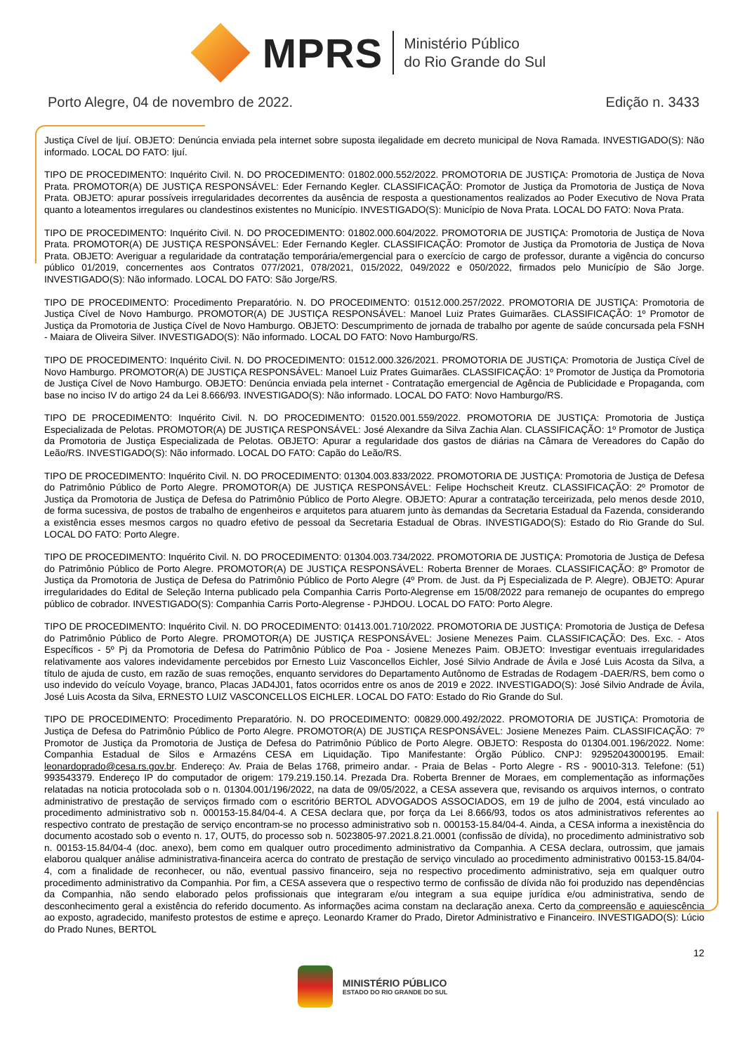MPRS
Ministério Público
do Rio Grande do Sul
Porto Alegre, 04 de novembro de 2022. Edição n. 3433
Justiça Cível de Ijuí. OBJETO: Denúncia enviada pela internet sobre suposta ilegalidade em decreto municipal de Nova Ramada. INVESTIGADO(S): Não informado. LOCAL DO FATO: Ijuí.
TIPO DE PROCEDIMENTO: Inquérito Civil. N. DO PROCEDIMENTO: 01802.000.552/2022. PROMOTORIA DE JUSTIÇA: Promotoria de Justiça de Nova Prata. PROMOTOR(A) DE JUSTIÇA RESPONSÁVEL: Eder Fernando Kegler. CLASSIFICAÇÃO: Promotor de Justiça da Promotoria de Justiça de Nova Prata. OBJETO: apurar possíveis irregularidades decorrentes da ausência de resposta a questionamentos realizados ao Poder Executivo de Nova Prata quanto a loteamentos irregulares ou clandestinos existentes no Município. INVESTIGADO(S): Município de Nova Prata. LOCAL DO FATO: Nova Prata.
TIPO DE PROCEDIMENTO: Inquérito Civil. N. DO PROCEDIMENTO: 01802.000.604/2022. PROMOTORIA DE JUSTIÇA: Promotoria de Justiça de Nova Prata. PROMOTOR(A) DE JUSTIÇA RESPONSÁVEL: Eder Fernando Kegler. CLASSIFICAÇÃO: Promotor de Justiça da Promotoria de Justiça de Nova Prata. OBJETO: Averiguar a regularidade da contratação temporária/emergencial para o exercício de cargo de professor, durante a vigência do concurso público 01/2019, concernentes aos Contratos 077/2021, 078/2021, 015/2022, 049/2022 e 050/2022, firmados pelo Município de São Jorge. INVESTIGADO(S): Não informado. LOCAL DO FATO: São Jorge/RS.
TIPO DE PROCEDIMENTO: Procedimento Preparatório. N. DO PROCEDIMENTO: 01512.000.257/2022. PROMOTORIA DE JUSTIÇA: Promotoria de Justiça Cível de Novo Hamburgo. PROMOTOR(A) DE JUSTIÇA RESPONSÁVEL: Manoel Luiz Prates Guimarães. CLASSIFICAÇÃO: 1º Promotor de Justiça da Promotoria de Justiça Cível de Novo Hamburgo. OBJETO: Descumprimento de jornada de trabalho por agente de saúde concursada pela FSNH - Maiara de Oliveira Silver. INVESTIGADO(S): Não informado. LOCAL DO FATO: Novo Hamburgo/RS.
TIPO DE PROCEDIMENTO: Inquérito Civil. N. DO PROCEDIMENTO: 01512.000.326/2021. PROMOTORIA DE JUSTIÇA: Promotoria de Justiça Cível de Novo Hamburgo. PROMOTOR(A) DE JUSTIÇA RESPONSÁVEL: Manoel Luiz Prates Guimarães. CLASSIFICAÇÃO: 1º Promotor de Justiça da Promotoria de Justiça Cível de Novo Hamburgo. OBJETO: Denúncia enviada pela internet - Contratação emergencial de Agência de Publicidade e Propaganda, com base no inciso IV do artigo 24 da Lei 8.666/93. INVESTIGADO(S): Não informado. LOCAL DO FATO: Novo Hamburgo/RS.
TIPO DE PROCEDIMENTO: Inquérito Civil. N. DO PROCEDIMENTO: 01520.001.559/2022. PROMOTORIA DE JUSTIÇA: Promotoria de Justiça Especializada de Pelotas. PROMOTOR(A) DE JUSTIÇA RESPONSÁVEL: José Alexandre da Silva Zachia Alan. CLASSIFICAÇÃO: 1º Promotor de Justiça da Promotoria de Justiça Especializada de Pelotas. OBJETO: Apurar a regularidade dos gastos de diárias na Câmara de Vereadores do Capão do Leão/RS. INVESTIGADO(S): Não informado. LOCAL DO FATO: Capão do Leão/RS.
TIPO DE PROCEDIMENTO: Inquérito Civil. N. DO PROCEDIMENTO: 01304.003.833/2022. PROMOTORIA DE JUSTIÇA: Promotoria de Justiça de Defesa do Patrimônio Público de Porto Alegre. PROMOTOR(A) DE JUSTIÇA RESPONSÁVEL: Felipe Hochscheit Kreutz. CLASSIFICAÇÃO: 2º Promotor de Justiça da Promotoria de Justiça de Defesa do Patrimônio Público de Porto Alegre. OBJETO: Apurar a contratação terceirizada, pelo menos desde 2010, de forma sucessiva, de postos de trabalho de engenheiros e arquitetos para atuarem junto às demandas da Secretaria Estadual da Fazenda, considerando a existência esses mesmos cargos no quadro efetivo de pessoal da Secretaria Estadual de Obras. INVESTIGADO(S): Estado do Rio Grande do Sul. LOCAL DO FATO: Porto Alegre.
TIPO DE PROCEDIMENTO: Inquérito Civil. N. DO PROCEDIMENTO: 01304.003.734/2022. PROMOTORIA DE JUSTIÇA: Promotoria de Justiça de Defesa do Patrimônio Público de Porto Alegre. PROMOTOR(A) DE JUSTIÇA RESPONSÁVEL: Roberta Brenner de Moraes. CLASSIFICAÇÃO: 8º Promotor de Justiça da Promotoria de Justiça de Defesa do Patrimônio Público de Porto Alegre (4º Prom. de Just. da Pj Especializada de P. Alegre). OBJETO: Apurar irregularidades do Edital de Seleção Interna publicado pela Companhia Carris Porto-Alegrense em 15/08/2022 para remanejo de ocupantes do emprego público de cobrador. INVESTIGADO(S): Companhia Carris Porto-Alegrense - PJHDOU. LOCAL DO FATO: Porto Alegre.
TIPO DE PROCEDIMENTO: Inquérito Civil. N. DO PROCEDIMENTO: 01413.001.710/2022. PROMOTORIA DE JUSTIÇA: Promotoria de Justiça de Defesa do Patrimônio Público de Porto Alegre. PROMOTOR(A) DE JUSTIÇA RESPONSÁVEL: Josiene Menezes Paim. CLASSIFICAÇÃO: Des. Exc. - Atos Específicos - 5º Pj da Promotoria de Defesa do Patrimônio Público de Poa - Josiene Menezes Paim. OBJETO: Investigar eventuais irregularidades relativamente aos valores indevidamente percebidos por Ernesto Luiz Vasconcellos Eichler, José Silvio Andrade de Ávila e José Luis Acosta da Silva, a título de ajuda de custo, em razão de suas remoções, enquanto servidores do Departamento Autônomo de Estradas de Rodagem -DAER/RS, bem como o uso indevido do veículo Voyage, branco, Placas JAD4J01, fatos ocorridos entre os anos de 2019 e 2022. INVESTIGADO(S): José Silvio Andrade de Ávila, José Luis Acosta da Silva, ERNESTO LUIZ VASCONCELLOS EICHLER. LOCAL DO FATO: Estado do Rio Grande do Sul.
TIPO DE PROCEDIMENTO: Procedimento Preparatório. N. DO PROCEDIMENTO: 00829.000.492/2022. PROMOTORIA DE JUSTIÇA: Promotoria de Justiça de Defesa do Patrimônio Público de Porto Alegre. PROMOTOR(A) DE JUSTIÇA RESPONSÁVEL: Josiene Menezes Paim. CLASSIFICAÇÃO: 7º Promotor de Justiça da Promotoria de Justiça de Defesa do Patrimônio Público de Porto Alegre. OBJETO: Resposta do 01304.001.196/2022. Nome: Companhia Estadual de Silos e Armazéns CESA em Liquidação. Tipo Manifestante: Órgão Público. CNPJ: 92952043000195. Email: leonardoprado@cesa.rs.gov.br. Endereço: Av. Praia de Belas 1768, primeiro andar. - Praia de Belas - Porto Alegre - RS - 90010-313. Telefone: (51) 993543379. Endereço IP do computador de origem: 179.219.150.14. Prezada Dra. Roberta Brenner de Moraes, em complementação as informações relatadas na noticia protocolada sob o n. 01304.001/196/2022, na data de 09/05/2022, a CESA assevera que, revisando os arquivos internos, o contrato administrativo de prestação de serviços firmado com o escritório BERTOL ADVOGADOS ASSOCIADOS, em 19 de julho de 2004, está vinculado ao procedimento administrativo sob n. 000153-15.84/04-4. A CESA declara que, por força da Lei 8.666/93, todos os atos administrativos referentes ao respectivo contrato de prestação de serviço encontram-se no processo administrativo sob n. 000153-15.84/04-4. Ainda, a CESA informa a inexistência do documento acostado sob o evento n. 17, OUT5, do processo sob n. 5023805-97.2021.8.21.0001 (confissão de dívida), no procedimento administrativo sob n. 00153-15.84/04-4 (doc. anexo), bem como em qualquer outro procedimento administrativo da Companhia. A CESA declara, outrossim, que jamais elaborou qualquer análise administrativa-financeira acerca do contrato de prestação de serviço vinculado ao procedimento administrativo 00153-15.84/04-4, com a finalidade de reconhecer, ou não, eventual passivo financeiro, seja no respectivo procedimento administrativo, seja em qualquer outro procedimento administrativo da Companhia. Por fim, a CESA assevera que o respectivo termo de confissão de dívida não foi produzido nas dependências da Companhia, não sendo elaborado pelos profissionais que integraram e/ou integram a sua equipe jurídica e/ou administrativa, sendo de desconhecimento geral a existência do referido documento. As informações acima constam na declaração anexa. Certo da compreensão e aquiescência ao exposto, agradecido, manifesto protestos de estime e apreço. Leonardo Kramer do Prado, Diretor Administrativo e Financeiro. INVESTIGADO(S): Lúcio do Prado Nunes, BERTOL
12
MINISTÉRIO PÚBLICO
ESTADO DO RIO GRANDE DO SUL